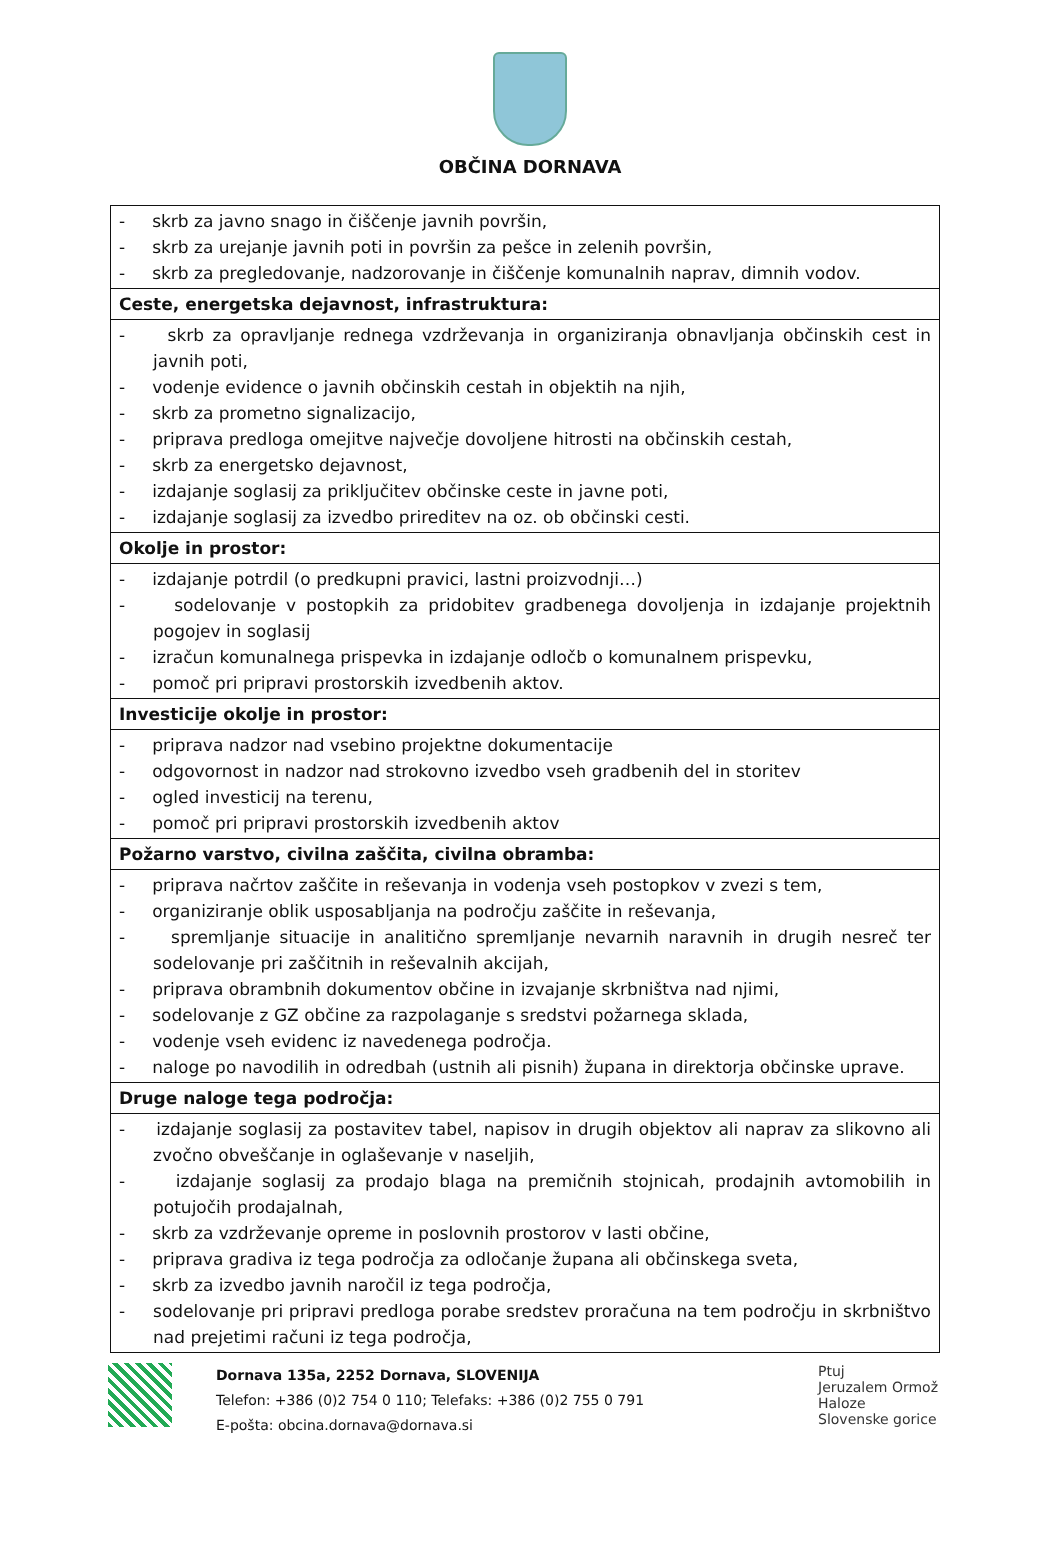OBČINA DORNAVA
| - skrb za javno snago in čiščenje javnih površin, - skrb za urejanje javnih poti in površin za pešce in zelenih površin, - skrb za pregledovanje, nadzorovanje in čiščenje komunalnih naprav, dimnih vodov. |
| Ceste, energetska dejavnost, infrastruktura: |
| - skrb za opravljanje rednega vzdrževanja in organiziranja obnavljanja občinskih cest in javnih poti, - vodenje evidence o javnih občinskih cestah in objektih na njih, - skrb za prometno signalizacijo, - priprava predloga omejitve največje dovoljene hitrosti na občinskih cestah, - skrb za energetsko dejavnost, - izdajanje soglasij za priključitev občinske ceste in javne poti, - izdajanje soglasij za izvedbo prireditev na oz. ob občinski cesti. |
| Okolje in prostor: |
| - izdajanje potrdil (o predkupni pravici, lastni proizvodnji…) - sodelovanje v postopkih za pridobitev gradbenega dovoljenja in izdajanje projektnih pogojev in soglasij - izračun komunalnega prispevka in izdajanje odločb o komunalnem prispevku, - pomoč pri pripravi prostorskih izvedbenih aktov. |
| Investicije okolje in prostor: |
| - priprava nadzor nad vsebino projektne dokumentacije - odgovornost in nadzor nad strokovno izvedbo vseh gradbenih del in storitev - ogled investicij na terenu, - pomoč pri pripravi prostorskih izvedbenih aktov |
| Požarno varstvo, civilna zaščita, civilna obramba: |
| - priprava načrtov zaščite in reševanja in vodenja vseh postopkov v zvezi s tem, - organiziranje oblik usposabljanja na področju zaščite in reševanja, - spremljanje situacije in analitično spremljanje nevarnih naravnih in drugih nesreč ter sodelovanje pri zaščitnih in reševalnih akcijah, - priprava obrambnih dokumentov občine in izvajanje skrbništva nad njimi, - sodelovanje z GZ občine za razpolaganje s sredstvi požarnega sklada, - vodenje vseh evidenc iz navedenega področja. - naloge po navodilih in odredbah (ustnih ali pisnih) župana in direktorja občinske uprave. |
| Druge naloge tega področja: |
| - izdajanje soglasij za postavitev tabel, napisov in drugih objektov ali naprav za slikovno ali zvočno obveščanje in oglaševanje v naseljih, - izdajanje soglasij za prodajo blaga na premičnih stojnicah, prodajnih avtomobilih in potujočih prodajalnah, - skrb za vzdrževanje opreme in poslovnih prostorov v lasti občine, - priprava gradiva iz tega področja za odločanje župana ali občinskega sveta, - skrb za izvedbo javnih naročil iz tega področja, - sodelovanje pri pripravi predloga porabe sredstev proračuna na tem področju in skrbništvo nad prejetimi računi iz tega področja, |
Dornava 135a, 2252 Dornava, SLOVENIJA
Telefon: +386 (0)2 754 0 110; Telefaks: +386 (0)2 755 0 791
E-pošta: obcina.dornava@dornava.si
Ptuj
Jeruzalem Ormož
Haloze
Slovenske gorice